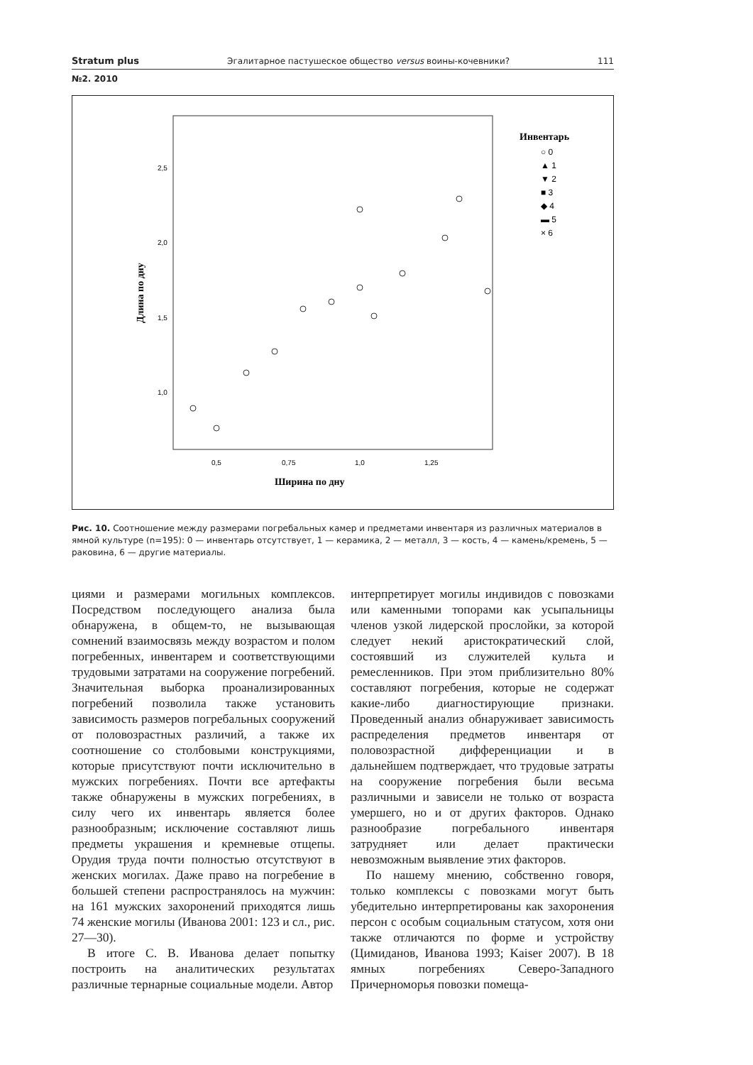Stratum plus Эгалитарное пастушеское общество versus воины-кочевники? 111
№2. 2010
2,5
2,0
1,5
1,0
0,5
0,75
1,0
1,25
Ширина по дну
Длина по дну
Инвентарь
○ 0
▲ 1
▼ 2
■ 3
◆ 4
▬ 5
× 6
Рис. 10. Соотношение между размерами погребальных камер и предметами инвентаря из различных материалов в ямной культуре (n=195): 0 — инвентарь отсутствует, 1 — керамика, 2 — металл, 3 — кость, 4 — камень/кремень, 5 — раковина, 6 — другие материалы.
циями и размерами могильных комплексов. Посредством последующего анализа была обнаружена, в общем-то, не вызывающая сомнений взаимосвязь между возрастом и полом погребенных, инвентарем и соответствующими трудовыми затратами на сооружение погребений. Значительная выборка проанализированных погребений позволила также установить зависимость размеров погребальных сооружений от половозрастных различий, а также их соотношение со столбовыми конструкциями, которые присутствуют почти исключительно в мужских погребениях. Почти все артефакты также обнаружены в мужских погребениях, в силу чего их инвентарь является более разнообразным; исключение составляют лишь предметы украшения и кремневые отщепы. Орудия труда почти полностью отсутствуют в женских могилах. Даже право на погребение в большей степени распространялось на мужчин: на 161 мужских захоронений приходятся лишь 74 женские могилы (Иванова 2001: 123 и сл., рис. 27—30).
В итоге С. В. Иванова делает попытку построить на аналитических результатах различные тернарные социальные модели. Автор
интерпретирует могилы индивидов с повозками или каменными топорами как усыпальницы членов узкой лидерской прослойки, за которой следует некий аристократический слой, состоявший из служителей культа и ремесленников. При этом приблизительно 80% составляют погребения, которые не содержат какие-либо диагностирующие признаки. Проведенный анализ обнаруживает зависимость распределения предметов инвентаря от половозрастной дифференциации и в дальнейшем подтверждает, что трудовые затраты на сооружение погребения были весьма различными и зависели не только от возраста умершего, но и от других факторов. Однако разнообразие погребального инвентаря затрудняет или делает практически невозможным выявление этих факторов.
По нашему мнению, собственно говоря, только комплексы с повозками могут быть убедительно интерпретированы как захоронения персон с особым социальным статусом, хотя они также отличаются по форме и устройству (Цимиданов, Иванова 1993; Kaiser 2007). В 18 ямных погребениях Северо-Западного Причерноморья повозки помеща-